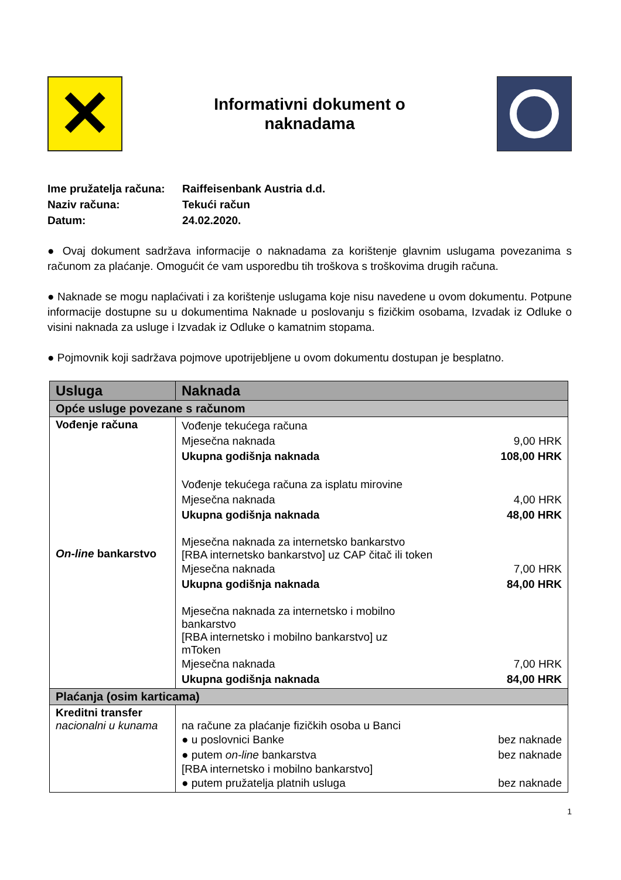✕
Informativni dokument o
naknadama
Ime pružatelja računa: Raiffeisenbank Austria d.d.
Naziv računa: Tekući račun
Datum: 24.02.2020.
● Ovaj dokument sadržava informacije o naknadama za korištenje glavnim uslugama povezanima s računom za plaćanje. Omogućit će vam usporedbu tih troškova s troškovima drugih računa.
● Naknade se mogu naplaćivati i za korištenje uslugama koje nisu navedene u ovom dokumentu. Potpune informacije dostupne su u dokumentima Naknade u poslovanju s fizičkim osobama, Izvadak iz Odluke o visini naknada za usluge i Izvadak iz Odluke o kamatnim stopama.
● Pojmovnik koji sadržava pojmove upotrijebljene u ovom dokumentu dostupan je besplatno.
| Usluga | Naknada |
| --- | --- |
| Opće usluge povezane s računom | |
| Vođenje računa On-line bankarstvo | Vođenje tekućega računa Mjesečna naknada 9,00 HRK Ukupna godišnja naknada 108,00 HRK Vođenje tekućega računa za isplatu mirovine Mjesečna naknada 4,00 HRK Ukupna godišnja naknada 48,00 HRK Mjesečna naknada za internetsko bankarstvo [RBA internetsko bankarstvo] uz CAP čitač ili token Mjesečna naknada 7,00 HRK Ukupna godišnja naknada 84,00 HRK Mjesečna naknada za internetsko i mobilno bankarstvo [RBA internetsko i mobilno bankarstvo] uz mToken Mjesečna naknada 7,00 HRK Ukupna godišnja naknada 84,00 HRK |
| Plaćanja (osim karticama) | |
| Kreditni transfer nacionalni u kunama | na račune za plaćanje fizičkih osoba u Banci ● u poslovnici Banke bez naknade ● putem on-line bankarstva bez naknade [RBA internetsko i mobilno bankarstvo] ● putem pružatelja platnih usluga bez naknade |
1